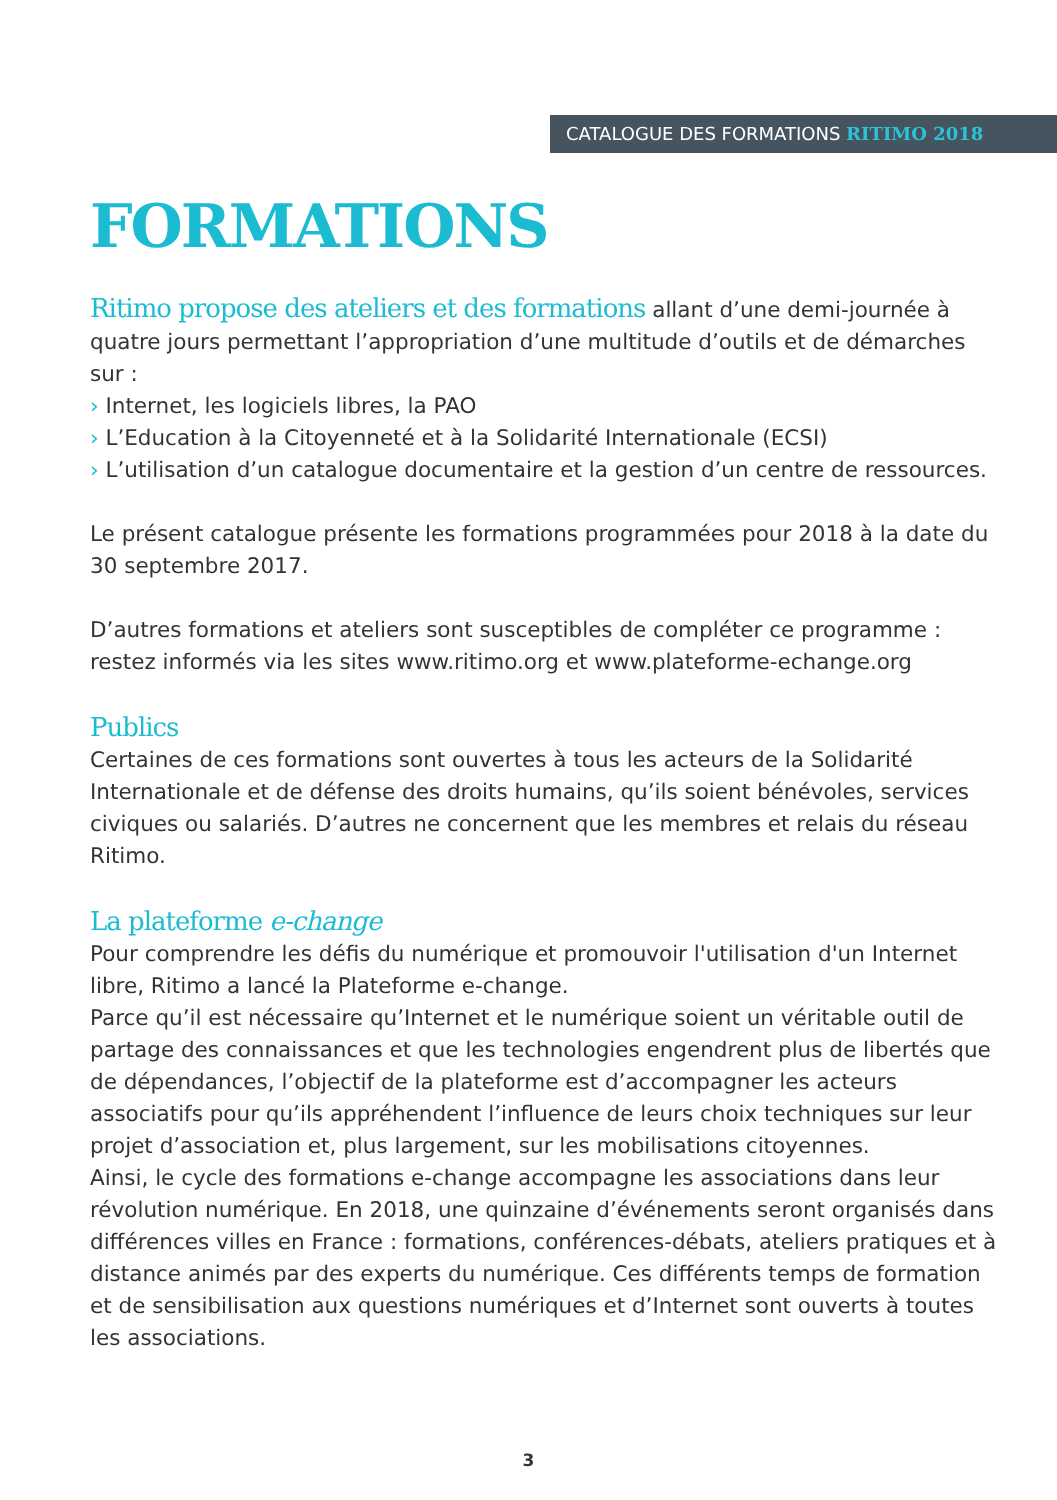CATALOGUE DES FORMATIONS RITIMO 2018
FORMATIONS
Ritimo propose des ateliers et des formations allant d’une demi-journée à quatre jours permettant l’appropriation d’une multitude d’outils et de démarches sur :
› Internet, les logiciels libres, la PAO
› L’Education à la Citoyenneté et à la Solidarité Internationale (ECSI)
› L’utilisation d’un catalogue documentaire et la gestion d’un centre de ressources.
Le présent catalogue présente les formations programmées pour 2018 à la date du 30 septembre 2017.
D’autres formations et ateliers sont susceptibles de compléter ce programme : restez informés via les sites www.ritimo.org et www.plateforme-echange.org
Publics
Certaines de ces formations sont ouvertes à tous les acteurs de la Solidarité Internationale et de défense des droits humains, qu’ils soient bénévoles, services civiques ou salariés. D’autres ne concernent que les membres et relais du réseau Ritimo.
La plateforme e-change
Pour comprendre les défis du numérique et promouvoir l'utilisation d'un Internet libre, Ritimo a lancé la Plateforme e-change.
Parce qu’il est nécessaire qu’Internet et le numérique soient un véritable outil de partage des connaissances et que les technologies engendrent plus de libertés que de dépendances, l’objectif de la plateforme est d’accompagner les acteurs associatifs pour qu’ils appréhendent l’influence de leurs choix techniques sur leur projet d’association et, plus largement, sur les mobilisations citoyennes.
Ainsi, le cycle des formations e-change accompagne les associations dans leur révolution numérique. En 2018, une quinzaine d’événements seront organisés dans différences villes en France : formations, conférences-débats, ateliers pratiques et à distance animés par des experts du numérique. Ces différents temps de formation et de sensibilisation aux questions numériques et d’Internet sont ouverts à toutes les associations.
3